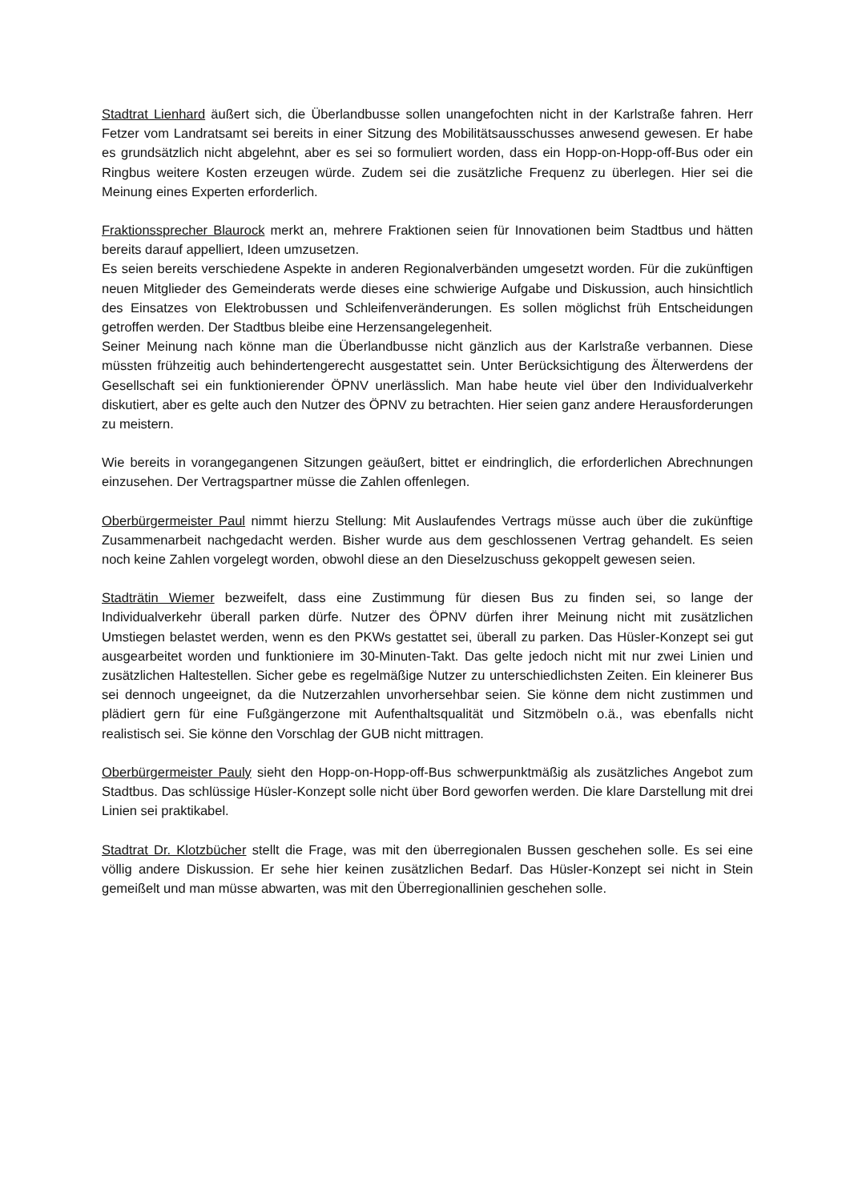Stadtrat Lienhard äußert sich, die Überlandbusse sollen unangefochten nicht in der Karlstraße fahren. Herr Fetzer vom Landratsamt sei bereits in einer Sitzung des Mobilitätsausschusses anwesend gewesen. Er habe es grundsätzlich nicht abgelehnt, aber es sei so formuliert worden, dass ein Hopp-on-Hopp-off-Bus oder ein Ringbus weitere Kosten erzeugen würde. Zudem sei die zusätzliche Frequenz zu überlegen. Hier sei die Meinung eines Experten erforderlich.
Fraktionssprecher Blaurock merkt an, mehrere Fraktionen seien für Innovationen beim Stadtbus und hätten bereits darauf appelliert, Ideen umzusetzen.
Es seien bereits verschiedene Aspekte in anderen Regionalverbänden umgesetzt worden. Für die zukünftigen neuen Mitglieder des Gemeinderats werde dieses eine schwierige Aufgabe und Diskussion, auch hinsichtlich des Einsatzes von Elektrobussen und Schleifenveränderungen. Es sollen möglichst früh Entscheidungen getroffen werden. Der Stadtbus bleibe eine Herzensangelegenheit.
Seiner Meinung nach könne man die Überlandbusse nicht gänzlich aus der Karlstraße verbannen. Diese müssten frühzeitig auch behindertengerecht ausgestattet sein. Unter Berücksichtigung des Älterwerdens der Gesellschaft sei ein funktionierender ÖPNV unerlässlich. Man habe heute viel über den Individualverkehr diskutiert, aber es gelte auch den Nutzer des ÖPNV zu betrachten. Hier seien ganz andere Herausforderungen zu meistern.
Wie bereits in vorangegangenen Sitzungen geäußert, bittet er eindringlich, die erforderlichen Abrechnungen einzusehen. Der Vertragspartner müsse die Zahlen offenlegen.
Oberbürgermeister Paul nimmt hierzu Stellung: Mit Auslaufendes Vertrags müsse auch über die zukünftige Zusammenarbeit nachgedacht werden. Bisher wurde aus dem geschlossenen Vertrag gehandelt. Es seien noch keine Zahlen vorgelegt worden, obwohl diese an den Dieselzuschuss gekoppelt gewesen seien.
Stadträtin Wiemer bezweifelt, dass eine Zustimmung für diesen Bus zu finden sei, so lange der Individualverkehr überall parken dürfe. Nutzer des ÖPNV dürfen ihrer Meinung nicht mit zusätzlichen Umstiegen belastet werden, wenn es den PKWs gestattet sei, überall zu parken. Das Hüsler-Konzept sei gut ausgearbeitet worden und funktioniere im 30-Minuten-Takt. Das gelte jedoch nicht mit nur zwei Linien und zusätzlichen Haltestellen. Sicher gebe es regelmäßige Nutzer zu unterschiedlichsten Zeiten. Ein kleinerer Bus sei dennoch ungeeignet, da die Nutzerzahlen unvorhersehbar seien. Sie könne dem nicht zustimmen und plädiert gern für eine Fußgängerzone mit Aufenthaltsqualität und Sitzmöbeln o.ä., was ebenfalls nicht realistisch sei. Sie könne den Vorschlag der GUB nicht mittragen.
Oberbürgermeister Pauly sieht den Hopp-on-Hopp-off-Bus schwerpunktmäßig als zusätzliches Angebot zum Stadtbus. Das schlüssige Hüsler-Konzept solle nicht über Bord geworfen werden. Die klare Darstellung mit drei Linien sei praktikabel.
Stadtrat Dr. Klotzbücher stellt die Frage, was mit den überregionalen Bussen geschehen solle. Es sei eine völlig andere Diskussion. Er sehe hier keinen zusätzlichen Bedarf. Das Hüsler-Konzept sei nicht in Stein gemeißelt und man müsse abwarten, was mit den Überregionallinien geschehen solle.